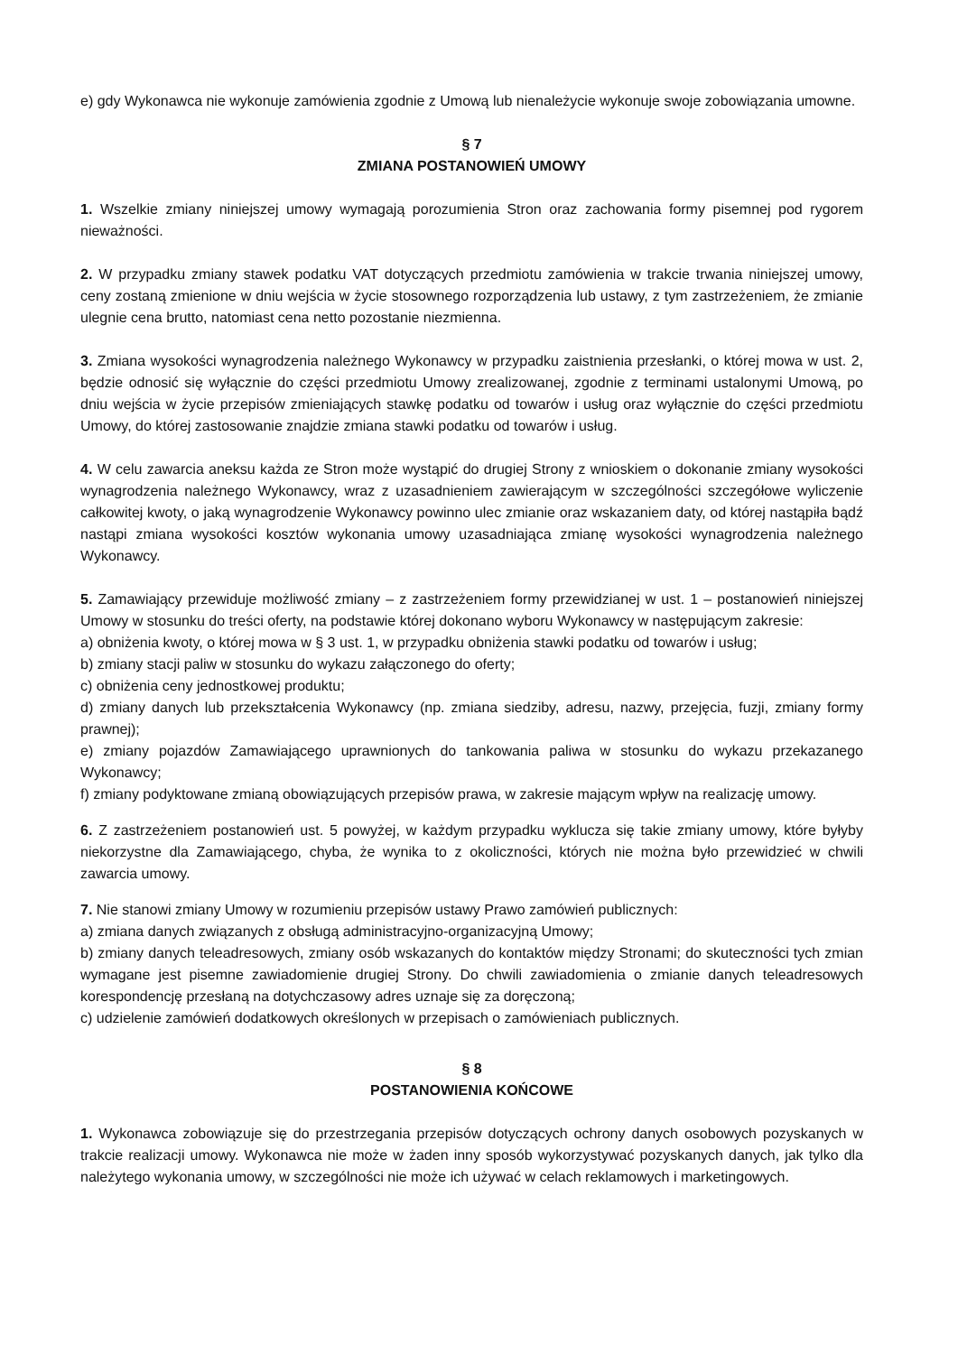e) gdy Wykonawca nie wykonuje zamówienia zgodnie z Umową lub nienależycie wykonuje swoje zobowiązania umowne.
§ 7
ZMIANA POSTANOWIEŃ UMOWY
1. Wszelkie zmiany niniejszej umowy wymagają porozumienia Stron oraz zachowania formy pisemnej pod rygorem nieważności.
2. W przypadku zmiany stawek podatku VAT dotyczących przedmiotu zamówienia w trakcie trwania niniejszej umowy, ceny zostaną zmienione w dniu wejścia w życie stosownego rozporządzenia lub ustawy, z tym zastrzeżeniem, że zmianie ulegnie cena brutto, natomiast cena netto pozostanie niezmienna.
3. Zmiana wysokości wynagrodzenia należnego Wykonawcy w przypadku zaistnienia przesłanki, o której mowa w ust. 2, będzie odnosić się wyłącznie do części przedmiotu Umowy zrealizowanej, zgodnie z terminami ustalonymi Umową, po dniu wejścia w życie przepisów zmieniających stawkę podatku od towarów i usług oraz wyłącznie do części przedmiotu Umowy, do której zastosowanie znajdzie zmiana stawki podatku od towarów i usług.
4. W celu zawarcia aneksu każda ze Stron może wystąpić do drugiej Strony z wnioskiem o dokonanie zmiany wysokości wynagrodzenia należnego Wykonawcy, wraz z uzasadnieniem zawierającym w szczególności szczegółowe wyliczenie całkowitej kwoty, o jaką wynagrodzenie Wykonawcy powinno ulec zmianie oraz wskazaniem daty, od której nastąpiła bądź nastąpi zmiana wysokości kosztów wykonania umowy uzasadniająca zmianę wysokości wynagrodzenia należnego Wykonawcy.
5. Zamawiający przewiduje możliwość zmiany – z zastrzeżeniem formy przewidzianej w ust. 1 – postanowień niniejszej Umowy w stosunku do treści oferty, na podstawie której dokonano wyboru Wykonawcy w następującym zakresie:
a) obniżenia kwoty, o której mowa w § 3 ust. 1, w przypadku obniżenia stawki podatku od towarów i usług;
b) zmiany stacji paliw w stosunku do wykazu załączonego do oferty;
c) obniżenia ceny jednostkowej produktu;
d) zmiany danych lub przekształcenia Wykonawcy (np. zmiana siedziby, adresu, nazwy, przejęcia, fuzji, zmiany formy prawnej);
e) zmiany pojazdów Zamawiającego uprawnionych do tankowania paliwa w stosunku do wykazu przekazanego Wykonawcy;
f) zmiany podyktowane zmianą obowiązujących przepisów prawa, w zakresie mającym wpływ na realizację umowy.
6. Z zastrzeżeniem postanowień ust. 5 powyżej, w każdym przypadku wyklucza się takie zmiany umowy, które byłyby niekorzystne dla Zamawiającego, chyba, że wynika to z okoliczności, których nie można było przewidzieć w chwili zawarcia umowy.
7. Nie stanowi zmiany Umowy w rozumieniu przepisów ustawy Prawo zamówień publicznych:
a) zmiana danych związanych z obsługą administracyjno-organizacyjną Umowy;
b) zmiany danych teleadresowych, zmiany osób wskazanych do kontaktów między Stronami; do skuteczności tych zmian wymagane jest pisemne zawiadomienie drugiej Strony. Do chwili zawiadomienia o zmianie danych teleadresowych korespondencję przesłaną na dotychczasowy adres uznaje się za doręczoną;
c) udzielenie zamówień dodatkowych określonych w przepisach o zamówieniach publicznych.
§ 8
POSTANOWIENIA KOŃCOWE
1. Wykonawca zobowiązuje się do przestrzegania przepisów dotyczących ochrony danych osobowych pozyskanych w trakcie realizacji umowy. Wykonawca nie może w żaden inny sposób wykorzystywać pozyskanych danych, jak tylko dla należytego wykonania umowy, w szczególności nie może ich używać w celach reklamowych i marketingowych.